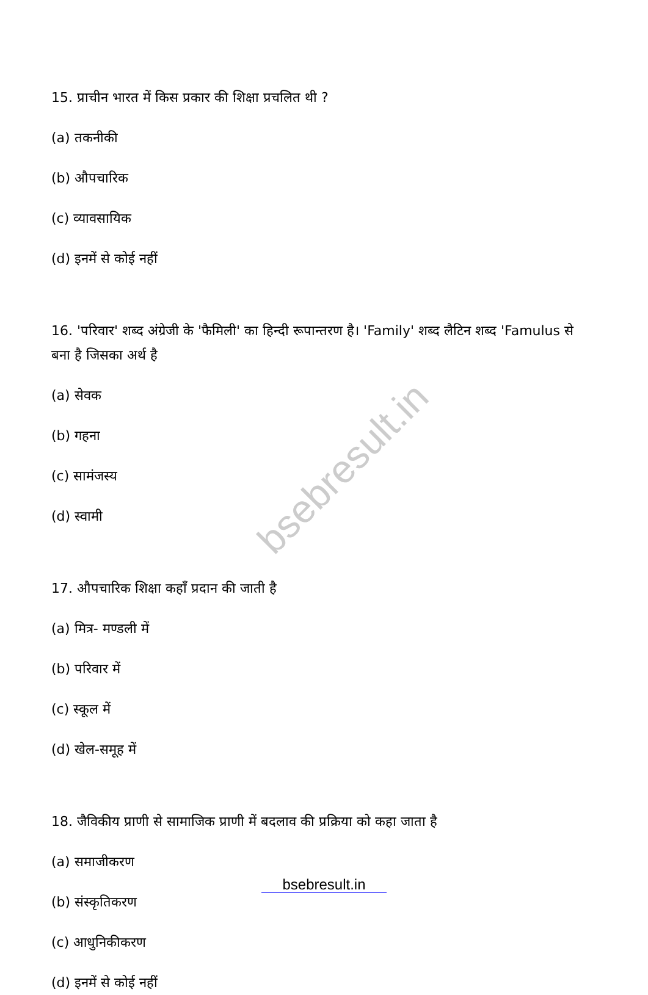bsebresult.in
15. प्राचीन भारत में किस प्रकार की शिक्षा प्रचलित थी ?
(a) तकनीकी
(b) औपचारिक
(c) व्यावसायिक
(d) इनमें से कोई नहीं
16. 'परिवार' शब्द अंग्रेजी के 'फैमिली' का हिन्दी रूपान्तरण है। 'Family' शब्द लैटिन शब्द 'Famulus से बना है जिसका अर्थ है
(a) सेवक
(b) गहना
(c) सामंजस्य
(d) स्वामी
17. औपचारिक शिक्षा कहाँ प्रदान की जाती है
(a) मित्र- मण्डली में
(b) परिवार में
(c) स्कूल में
(d) खेल-समूह में
18. जैविकीय प्राणी से सामाजिक प्राणी में बदलाव की प्रक्रिया को कहा जाता है
(a) समाजीकरण
(b) संस्कृतिकरण
(c) आधुनिकीकरण
(d) इनमें से कोई नहीं
bsebresult.in